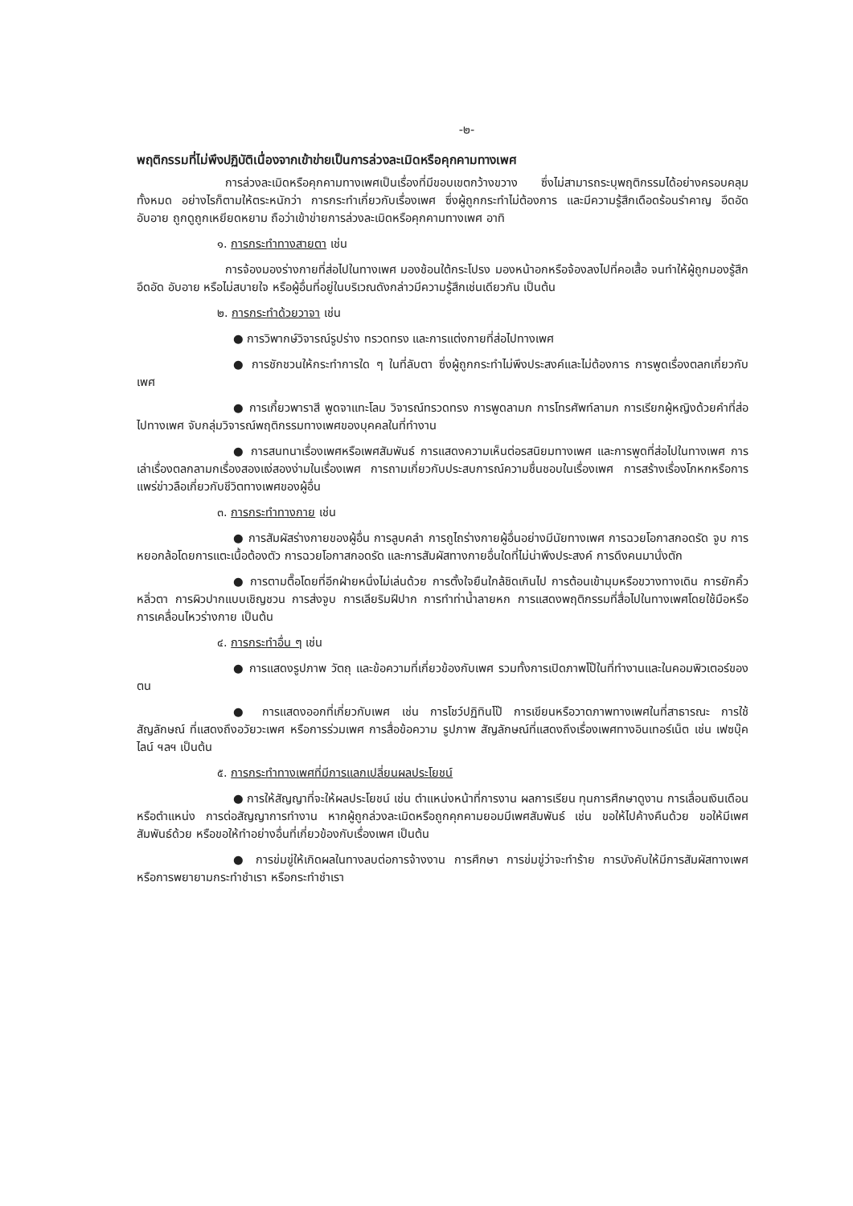-๒-
พฤติกรรมที่ไม่พึงปฏิบัติเนื่องจากเข้าข่ายเป็นการล่วงละเมิดหรือคุกคามทางเพศ
การล่วงละเมิดหรือคุกคามทางเพศเป็นเรื่องที่มีขอบเขตกว้างขวาง ซึ่งไม่สามารถระบุพฤติกรรมได้อย่างครอบคลุมทั้งหมด อย่างไรก็ตามให้ตระหนักว่า การกระทำเกี่ยวกับเรื่องเพศ ซึ่งผู้ถูกกระทำไม่ต้องการ และมีความรู้สึกเดือดร้อนรำคาญ อึดอัด อับอาย ถูกดูถูกเหยียดหยาม ถือว่าเข้าข่ายการล่วงละเมิดหรือคุกคามทางเพศ อาทิ
๑. การกระทำทางสายตา เช่น
การจ้องมองร่างกายที่ส่อไปในทางเพศ มองช้อนใต้กระโปรง มองหน้าอกหรือจ้องลงไปที่คอเสื้อ จนทำให้ผู้ถูกมองรู้สึกอึดอัด อับอาย หรือไม่สบายใจ หรือผู้อื่นที่อยู่ในบริเวณดังกล่าวมีความรู้สึกเช่นเดียวกัน เป็นต้น
๒. การกระทำด้วยวาจา เช่น
● การวิพากษ์วิจารณ์รูปร่าง ทรวดทรง และการแต่งกายที่ส่อไปทางเพศ
● การชักชวนให้กระทำการใด ๆ ในที่ลับตา ซึ่งผู้ถูกกระทำไม่พึงประสงค์และไม่ต้องการ การพูดเรื่องตลกเกี่ยวกับเพศ
● การเกี้ยวพาราสี พูดจาแทะโลม วิจารณ์ทรวดทรง การพูดลามก การโทรศัพท์ลามก การเรียกผู้หญิงด้วยคำที่ส่อไปทางเพศ จับกลุ่มวิจารณ์พฤติกรรมทางเพศของบุคคลในที่ทำงาน
● การสนทนาเรื่องเพศหรือเพศสัมพันธ์ การแสดงความเห็นต่อรสนิยมทางเพศ และการพูดที่ส่อไปในทางเพศ การเล่าเรื่องตลกลามกเรื่องสองแง่สองง่ามในเรื่องเพศ การถามเกี่ยวกับประสบการณ์ความชื่นชอบในเรื่องเพศ การสร้างเรื่องโกหกหรือการแพร่ข่าวลือเกี่ยวกับชีวิตทางเพศของผู้อื่น
๓. การกระทำทางกาย เช่น
● การสัมผัสร่างกายของผู้อื่น การลูบคลำ การถูไถร่างกายผู้อื่นอย่างมีนัยทางเพศ การฉวยโอกาสกอดรัด จูบ การหยอกล้อโดยการแตะเนื้อต้องตัว การฉวยโอกาสกอดรัด และการสัมผัสทางกายอื่นใดที่ไม่น่าพึงประสงค์ การดึงคนมานั่งตัก
● การตามตื๊อโดยที่อีกฝ่ายหนึ่งไม่เล่นด้วย การตั้งใจยืนใกล้ชิดเกินไป การต้อนเข้ามุมหรือขวางทางเดิน การยักคิ้วหลิ่วตา การผิวปากแบบเชิญชวน การส่งจูบ การเลียริมฝีปาก การทำท่าน้ำลายหก การแสดงพฤติกรรมที่สื่อไปในทางเพศโดยใช้มือหรือการเคลื่อนไหวร่างกาย เป็นต้น
๔. การกระทำอื่น ๆ เช่น
● การแสดงรูปภาพ วัตถุ และข้อความที่เกี่ยวข้องกับเพศ รวมทั้งการเปิดภาพโป๊ในที่ทำงานและในคอมพิวเตอร์ของตน
● การแสดงออกที่เกี่ยวกับเพศ เช่น การโชว์ปฏิทินโป๊ การเขียนหรือวาดภาพทางเพศในที่สาธารณะ การใช้สัญลักษณ์ ที่แสดงถึงอวัยวะเพศ หรือการร่วมเพศ การสื่อข้อความ รูปภาพ สัญลักษณ์ที่แสดงถึงเรื่องเพศทางอินเทอร์เน็ต เช่น เฟซบุ๊ค ไลน์ ฯลฯ เป็นต้น
๕. การกระทำทางเพศที่มีการแลกเปลี่ยนผลประโยชน์
● การให้สัญญาที่จะให้ผลประโยชน์ เช่น ตำแหน่งหน้าที่การงาน ผลการเรียน ทุนการศึกษาดูงาน การเลื่อนเงินเดือนหรือตำแหน่ง การต่อสัญญาการทำงาน หากผู้ถูกล่วงละเมิดหรือถูกคุกคามยอมมีเพศสัมพันธ์ เช่น ขอให้ไปค้างคืนด้วย ขอให้มีเพศสัมพันธ์ด้วย หรือขอให้ทำอย่างอื่นที่เกี่ยวข้องกับเรื่องเพศ เป็นต้น
● การข่มขู่ให้เกิดผลในทางลบต่อการจ้างงาน การศึกษา การข่มขู่ว่าจะทำร้าย การบังคับให้มีการสัมผัสทางเพศ หรือการพยายามกระทำชำเรา หรือกระทำชำเรา